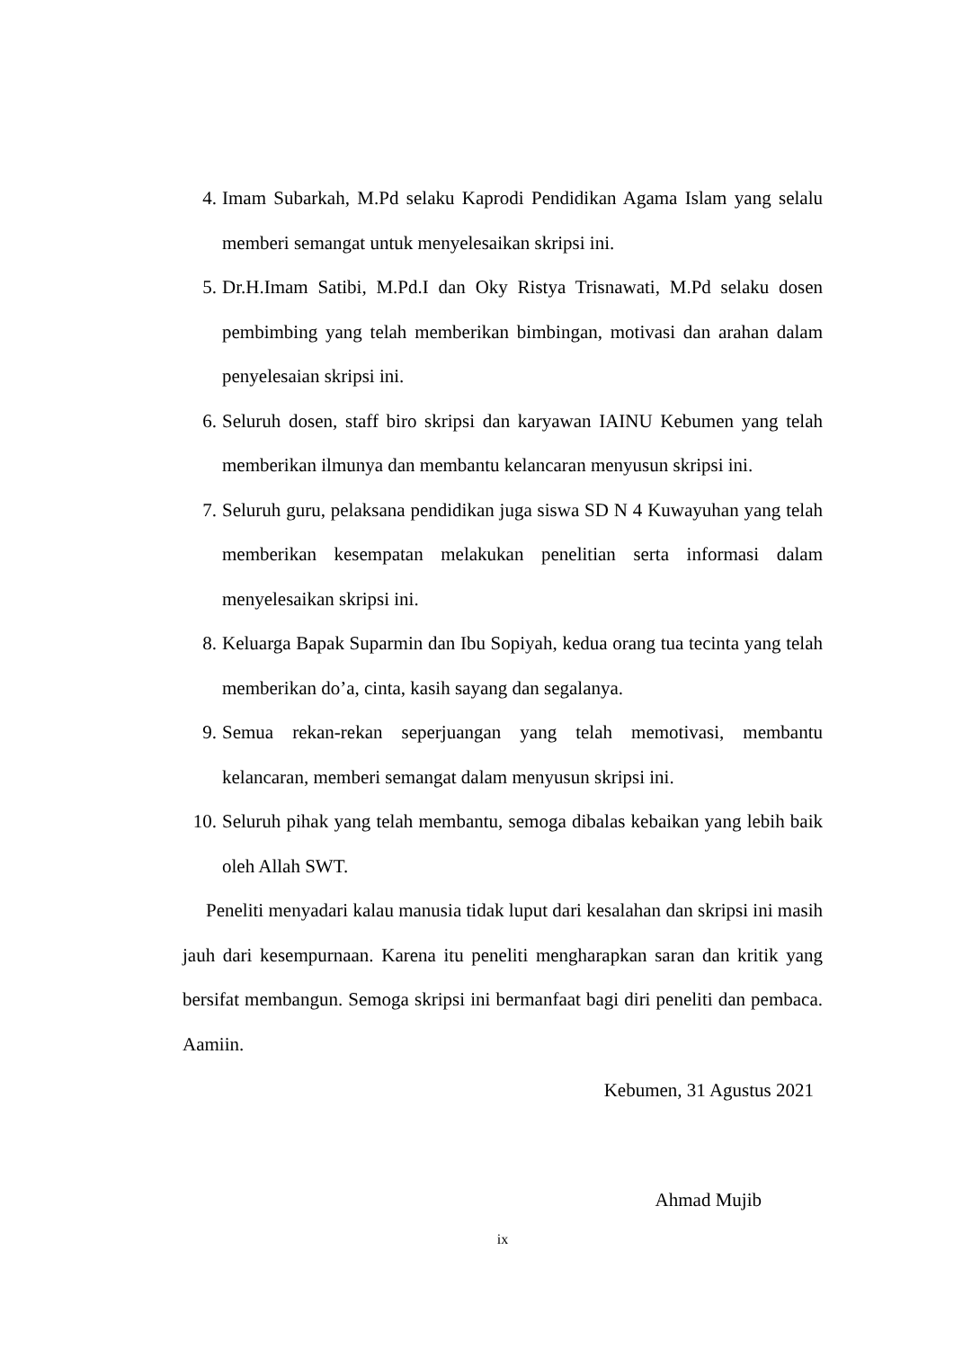4. Imam Subarkah, M.Pd selaku Kaprodi Pendidikan Agama Islam yang selalu memberi semangat untuk menyelesaikan skripsi ini.
5. Dr.H.Imam Satibi, M.Pd.I dan Oky Ristya Trisnawati, M.Pd selaku dosen pembimbing yang telah memberikan bimbingan, motivasi dan arahan dalam penyelesaian skripsi ini.
6. Seluruh dosen, staff biro skripsi dan karyawan IAINU Kebumen yang telah memberikan ilmunya dan membantu kelancaran menyusun skripsi ini.
7. Seluruh guru, pelaksana pendidikan juga siswa SD N 4 Kuwayuhan yang telah memberikan kesempatan melakukan penelitian serta informasi dalam menyelesaikan skripsi ini.
8. Keluarga Bapak Suparmin dan Ibu Sopiyah, kedua orang tua tecinta yang telah memberikan do’a, cinta, kasih sayang dan segalanya.
9. Semua rekan-rekan seperjuangan yang telah memotivasi, membantu kelancaran, memberi semangat dalam menyusun skripsi ini.
10. Seluruh pihak yang telah membantu, semoga dibalas kebaikan yang lebih baik oleh Allah SWT.
Peneliti menyadari kalau manusia tidak luput dari kesalahan dan skripsi ini masih jauh dari kesempurnaan. Karena itu peneliti mengharapkan saran dan kritik yang bersifat membangun. Semoga skripsi ini bermanfaat bagi diri peneliti dan pembaca. Aamiin.
Kebumen, 31 Agustus 2021
Ahmad Mujib
ix